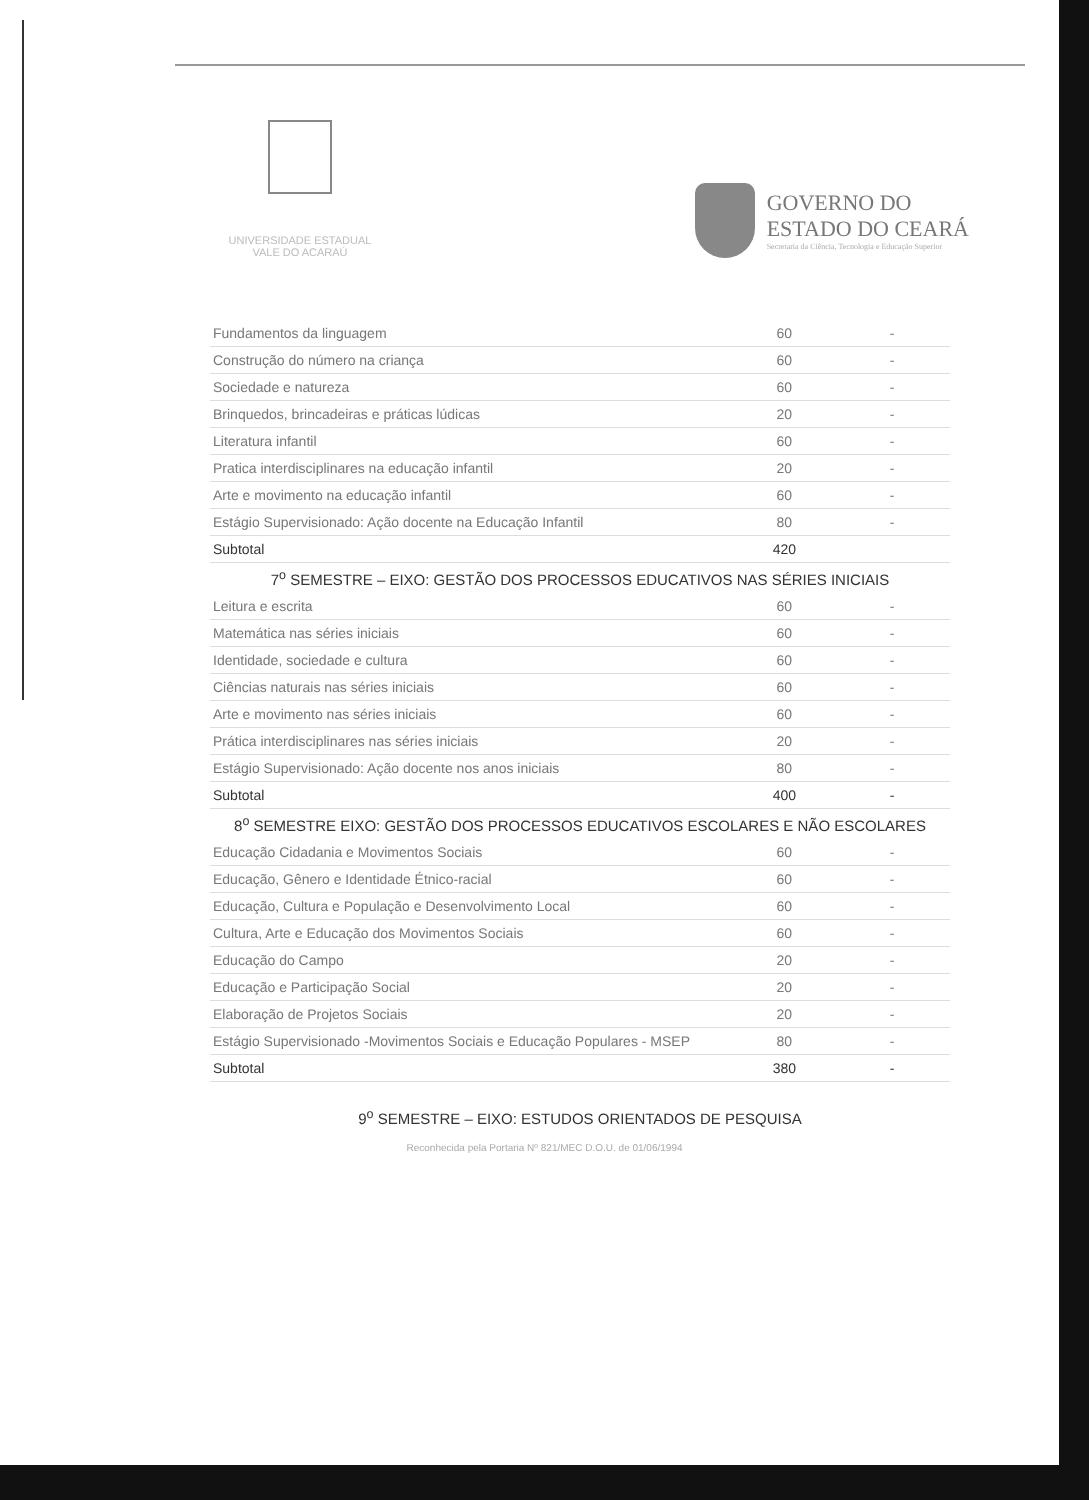UNIVERSIDADE ESTADUAL
VALE DO ACARAÚ
GOVERNO DO
ESTADO DO CEARÁ
Secretaria da Ciência, Tecnologia e Educação Superior
| Fundamentos da linguagem | 60 | | - |
| Construção do número na criança | 60 | | - |
| Sociedade e natureza | 60 | | - |
| Brinquedos, brincadeiras e práticas lúdicas | 20 | | - |
| Literatura infantil | 60 | | - |
| Pratica interdisciplinares na educação infantil | 20 | | - |
| Arte e movimento na educação infantil | 60 | | - |
| Estágio Supervisionado: Ação docente na Educação Infantil | 80 | | - |
| Subtotal | 420 | | |
| 7<sup>o</sup> SEMESTRE – EIXO: GESTÃO DOS PROCESSOS EDUCATIVOS NAS SÉRIES INICIAIS | | | |
| Leitura e escrita | 60 | | - |
| Matemática nas séries iniciais | 60 | | - |
| Identidade, sociedade e cultura | 60 | | - |
| Ciências naturais nas séries iniciais | 60 | | - |
| Arte e movimento nas séries iniciais | 60 | | - |
| Prática interdisciplinares nas séries iniciais | 20 | | - |
| Estágio Supervisionado: Ação docente nos anos iniciais | 80 | | - |
| Subtotal | 400 | | - |
| 8<sup>o</sup> SEMESTRE EIXO: GESTÃO DOS PROCESSOS EDUCATIVOS ESCOLARES E NÃO ESCOLARES | | | |
| Educação Cidadania e Movimentos Sociais | 60 | | - |
| Educação, Gênero e Identidade Étnico-racial | 60 | | - |
| Educação, Cultura e População e Desenvolvimento Local | 60 | | - |
| Cultura, Arte e Educação dos Movimentos Sociais | 60 | | - |
| Educação do Campo | 20 | | - |
| Educação e Participação Social | 20 | | - |
| Elaboração de Projetos Sociais | 20 | | - |
| Estágio Supervisionado -Movimentos Sociais e Educação Populares - MSEP | 80 | | - |
| Subtotal | 380 | | - |
| 9<sup>o</sup> SEMESTRE – EIXO: ESTUDOS ORIENTADOS DE PESQUISA | | | |
Reconhecida pela Portaria Nº 821/MEC D.O.U. de 01/06/1994